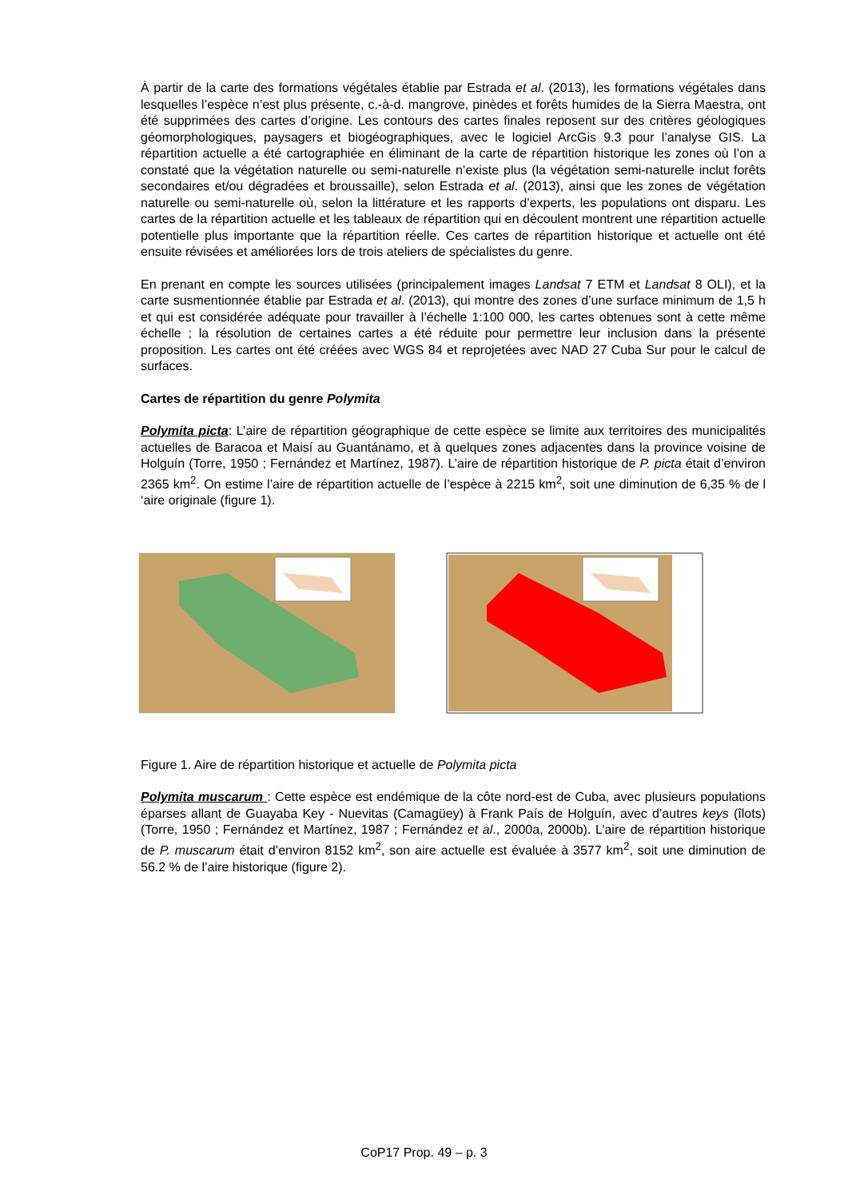À partir de la carte des formations végétales établie par Estrada et al. (2013), les formations végétales dans lesquelles l’espèce n’est plus présente, c.-à-d. mangrove, pinèdes et forêts humides de la Sierra Maestra, ont été supprimées des cartes d’origine. Les contours des cartes finales reposent sur des critères géologiques géomorphologiques, paysagers et biogéographiques, avec le logiciel ArcGis 9.3 pour l’analyse GIS. La répartition actuelle a été cartographiée en éliminant de la carte de répartition historique les zones où l’on a constaté que la végétation naturelle ou semi-naturelle n’existe plus (la végétation semi-naturelle inclut forêts secondaires et/ou dégradées et broussaille), selon Estrada et al. (2013), ainsi que les zones de végétation naturelle ou semi-naturelle où, selon la littérature et les rapports d’experts, les populations ont disparu. Les cartes de la répartition actuelle et les tableaux de répartition qui en découlent montrent une répartition actuelle potentielle plus importante que la répartition réelle. Ces cartes de répartition historique et actuelle ont été ensuite révisées et améliorées lors de trois ateliers de spécialistes du genre.
En prenant en compte les sources utilisées (principalement images Landsat 7 ETM et Landsat 8 OLI), et la carte susmentionnée établie par Estrada et al. (2013), qui montre des zones d’une surface minimum de 1,5 h et qui est considérée adéquate pour travailler à l’échelle 1:100 000, les cartes obtenues sont à cette même échelle ; la résolution de certaines cartes a été réduite pour permettre leur inclusion dans la présente proposition. Les cartes ont été créées avec WGS 84 et reprojetées avec NAD 27 Cuba Sur pour le calcul de surfaces.
Cartes de répartition du genre Polymita
Polymita picta: L’aire de répartition géographique de cette espèce se limite aux territoires des municipalités actuelles de Baracoa et Maisí au Guantánamo, et à quelques zones adjacentes dans la province voisine de Holguín (Torre, 1950 ; Fernández et Martínez, 1987). L’aire de répartition historique de P. picta était d’environ 2365 km<sup>2</sup>. On estime l’aire de répartition actuelle de l’espèce à 2215 km<sup>2</sup>, soit une diminution de 6,35 % de l ‘aire originale (figure 1).
Figure 1. Aire de répartition historique et actuelle de Polymita picta
Polymita muscarum : Cette espèce est endémique de la côte nord-est de Cuba, avec plusieurs populations éparses allant de Guayaba Key - Nuevitas (Camagüey) à Frank País de Holguín, avec d’autres keys (îlots)(Torre, 1950 ; Fernández et Martínez, 1987 ; Fernández et al., 2000a, 2000b). L’aire de répartition historique de P. muscarum était d’environ 8152 km<sup>2</sup>, son aire actuelle est évaluée à 3577 km<sup>2</sup>, soit une diminution de 56.2 % de l’aire historique (figure 2).
CoP17 Prop. 49 – p. 3